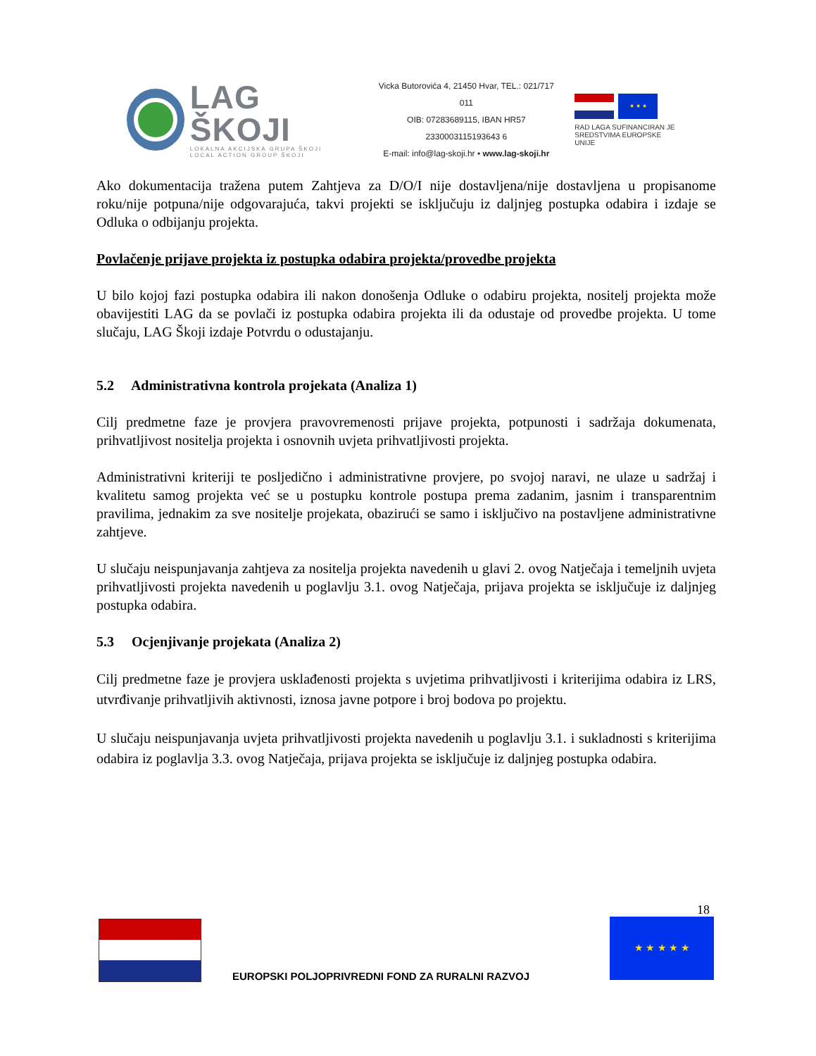LAG ŠKOJI
LOKALNA AKCIJSKA GRUPA ŠKOJI
LOCAL ACTION GROUP ŠKOJI
Vicka Butorovića 4, 21450 Hvar, TEL.: 021/717 011
OIB: 07283689115, IBAN HR57 2330003115193643 6
E-mail: info@lag-skoji.hr • www.lag-skoji.hr
★ ★ ★
RAD LAGA SUFINANCIRAN JE
SREDSTVIMA EUROPSKE UNIJE
Ako dokumentacija tražena putem Zahtjeva za D/O/I nije dostavljena/nije dostavljena u propisanome roku/nije potpuna/nije odgovarajuća, takvi projekti se isključuju iz daljnjeg postupka odabira i izdaje se Odluka o odbijanju projekta.
Povlačenje prijave projekta iz postupka odabira projekta/provedbe projekta
U bilo kojoj fazi postupka odabira ili nakon donošenja Odluke o odabiru projekta, nositelj projekta može obavijestiti LAG da se povlači iz postupka odabira projekta ili da odustaje od provedbe projekta. U tome slučaju, LAG Škoji izdaje Potvrdu o odustajanju.
5.2 Administrativna kontrola projekata (Analiza 1)
Cilj predmetne faze je provjera pravovremenosti prijave projekta, potpunosti i sadržaja dokumenata, prihvatljivost nositelja projekta i osnovnih uvjeta prihvatljivosti projekta.
Administrativni kriteriji te posljedično i administrativne provjere, po svojoj naravi, ne ulaze u sadržaj i kvalitetu samog projekta već se u postupku kontrole postupa prema zadanim, jasnim i transparentnim pravilima, jednakim za sve nositelje projekata, obazirući se samo i isključivo na postavljene administrativne zahtjeve.
U slučaju neispunjavanja zahtjeva za nositelja projekta navedenih u glavi 2. ovog Natječaja i temeljnih uvjeta prihvatljivosti projekta navedenih u poglavlju 3.1. ovog Natječaja, prijava projekta se isključuje iz daljnjeg postupka odabira.
5.3 Ocjenjivanje projekata (Analiza 2)
Cilj predmetne faze je provjera usklađenosti projekta s uvjetima prihvatljivosti i kriterijima odabira iz LRS, utvrđivanje prihvatljivih aktivnosti, iznosa javne potpore i broj bodova po projektu.
U slučaju neispunjavanja uvjeta prihvatljivosti projekta navedenih u poglavlju 3.1. i sukladnosti s kriterijima odabira iz poglavlja 3.3. ovog Natječaja, prijava projekta se isključuje iz daljnjeg postupka odabira.
18
★ ★ ★ ★ ★
EUROPSKI POLJOPRIVREDNI FOND ZA RURALNI RAZVOJ